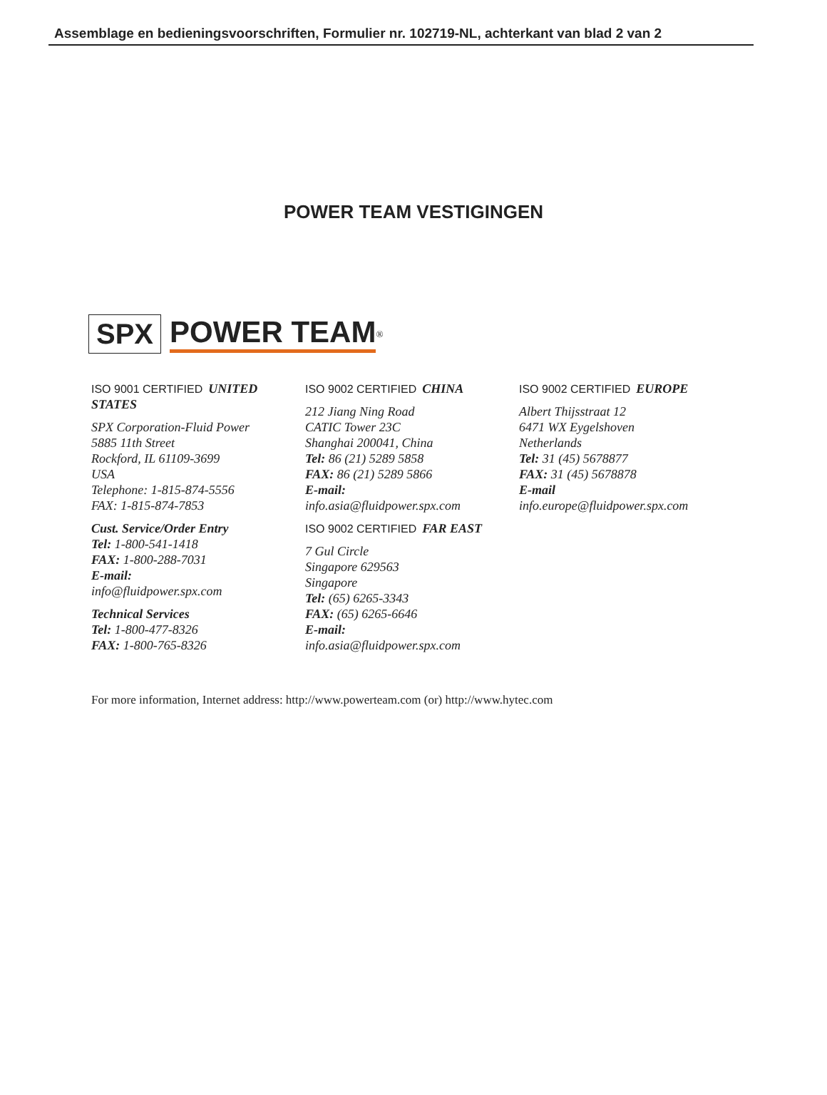Assemblage en bedieningsvoorschriften, Formulier nr. 102719-NL, achterkant van blad 2 van 2
POWER TEAM VESTIGINGEN
SPX POWER TEAM<sup>®</sup>
ISO 9001 CERTIFIED UNITED STATES
SPX Corporation-Fluid Power
5885 11th Street
Rockford, IL 61109-3699
USA
Telephone: 1-815-874-5556
FAX: 1-815-874-7853
Cust. Service/Order Entry
Tel: 1-800-541-1418
FAX: 1-800-288-7031
E-mail:
info@fluidpower.spx.com
Technical Services
Tel: 1-800-477-8326
FAX: 1-800-765-8326
ISO 9002 CERTIFIED CHINA
212 Jiang Ning Road
CATIC Tower 23C
Shanghai 200041, China
Tel: 86 (21) 5289 5858
FAX: 86 (21) 5289 5866
E-mail:
info.asia@fluidpower.spx.com
ISO 9002 CERTIFIED FAR EAST
7 Gul Circle
Singapore 629563
Singapore
Tel: (65) 6265-3343
FAX: (65) 6265-6646
E-mail:
info.asia@fluidpower.spx.com
ISO 9002 CERTIFIED EUROPE
Albert Thijsstraat 12
6471 WX Eygelshoven
Netherlands
Tel: 31 (45) 5678877
FAX: 31 (45) 5678878
E-mail
info.europe@fluidpower.spx.com
For more information, Internet address: http://www.powerteam.com (or) http://www.hytec.com